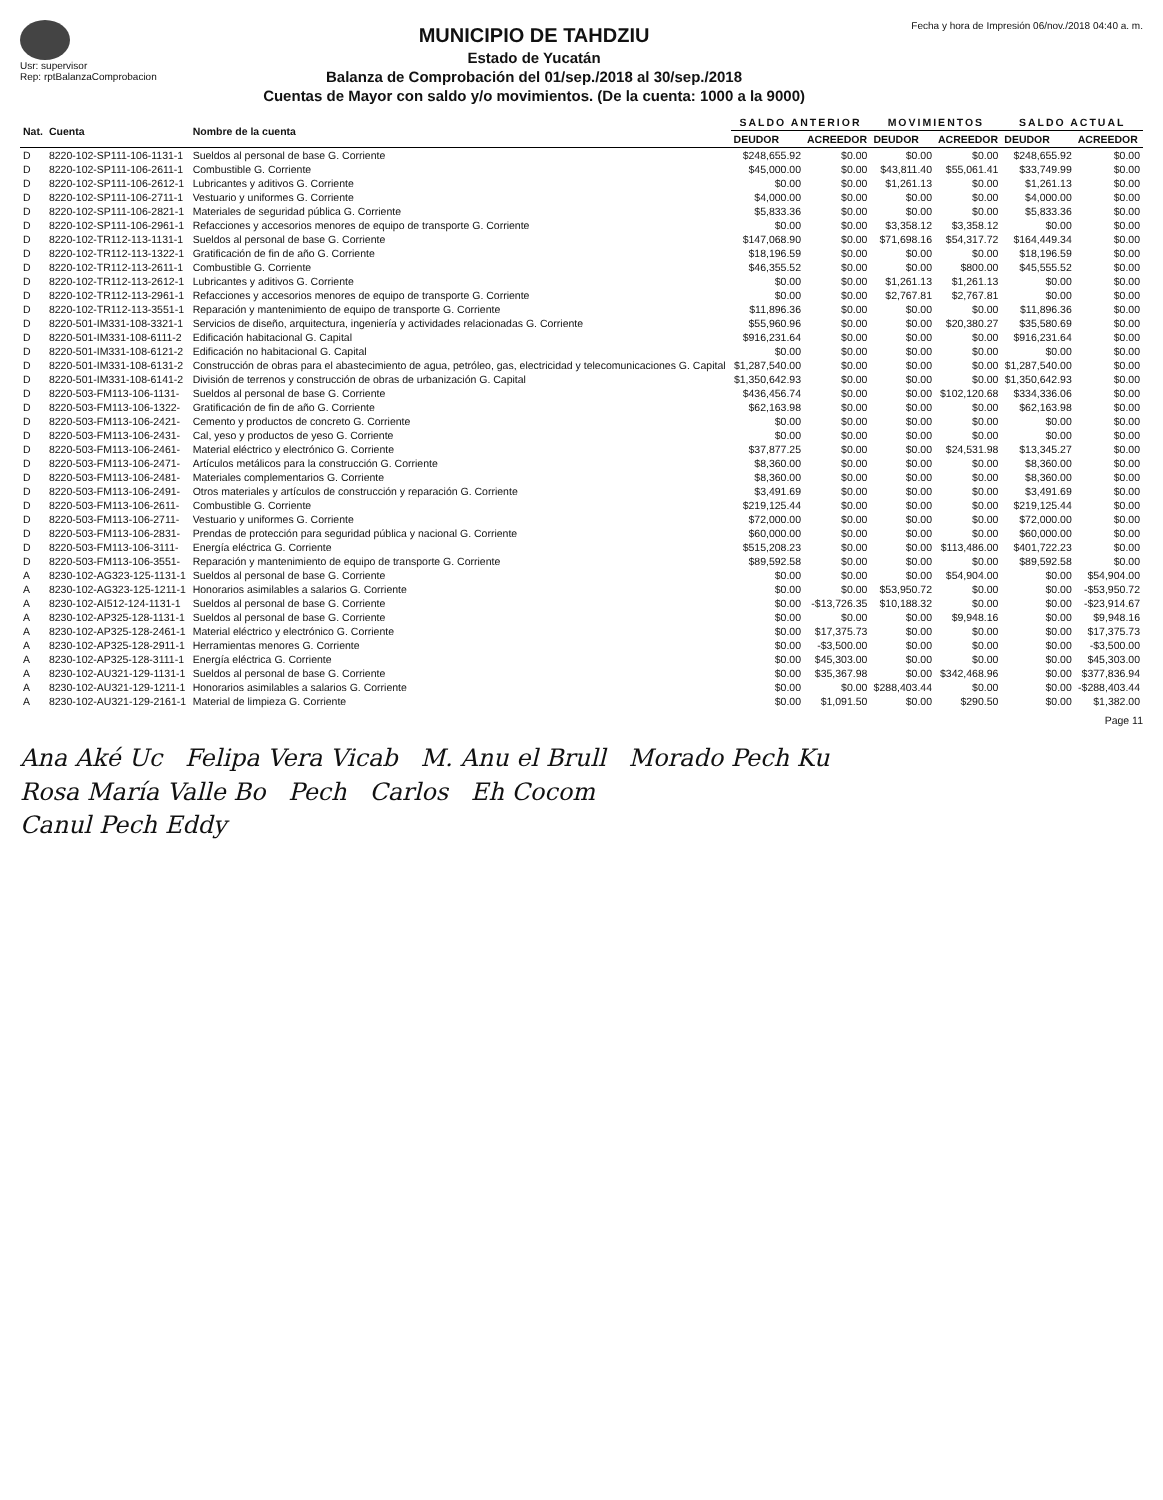Usr: supervisor
Rep: rptBalanzaComprobacion
MUNICIPIO DE TAHDZIU
Estado de Yucatán
Balanza de Comprobación del 01/sep./2018 al 30/sep./2018
Cuentas de Mayor con saldo y/o movimientos. (De la cuenta: 1000 a la 9000)
Fecha y hora de Impresión 06/nov./2018 04:40 a. m.
| Nat. | Cuenta | Nombre de la cuenta | SALDO ANTERIOR | | MOVIMIENTOS | | SALDO ACTUAL | |
| --- | --- | --- | --- | --- | --- | --- | --- | --- |
| | | | DEUDOR | ACREEDOR | DEUDOR | ACREEDOR | DEUDOR | ACREEDOR |
| D | 8220-102-SP111-106-1131-1 | Sueldos al personal de base G. Corriente | $248,655.92 | $0.00 | $0.00 | $0.00 | $248,655.92 | $0.00 |
| D | 8220-102-SP111-106-2611-1 | Combustible G. Corriente | $45,000.00 | $0.00 | $43,811.40 | $55,061.41 | $33,749.99 | $0.00 |
| D | 8220-102-SP111-106-2612-1 | Lubricantes y aditivos G. Corriente | $0.00 | $0.00 | $1,261.13 | $0.00 | $1,261.13 | $0.00 |
| D | 8220-102-SP111-106-2711-1 | Vestuario y uniformes G. Corriente | $4,000.00 | $0.00 | $0.00 | $0.00 | $4,000.00 | $0.00 |
| D | 8220-102-SP111-106-2821-1 | Materiales de seguridad pública G. Corriente | $5,833.36 | $0.00 | $0.00 | $0.00 | $5,833.36 | $0.00 |
| D | 8220-102-SP111-106-2961-1 | Refacciones y accesorios menores de equipo de transporte G. Corriente | $0.00 | $0.00 | $3,358.12 | $3,358.12 | $0.00 | $0.00 |
| D | 8220-102-TR112-113-1131-1 | Sueldos al personal de base G. Corriente | $147,068.90 | $0.00 | $71,698.16 | $54,317.72 | $164,449.34 | $0.00 |
| D | 8220-102-TR112-113-1322-1 | Gratificación de fin de año G. Corriente | $18,196.59 | $0.00 | $0.00 | $0.00 | $18,196.59 | $0.00 |
| D | 8220-102-TR112-113-2611-1 | Combustible G. Corriente | $46,355.52 | $0.00 | $0.00 | $800.00 | $45,555.52 | $0.00 |
| D | 8220-102-TR112-113-2612-1 | Lubricantes y aditivos G. Corriente | $0.00 | $0.00 | $1,261.13 | $1,261.13 | $0.00 | $0.00 |
| D | 8220-102-TR112-113-2961-1 | Refacciones y accesorios menores de equipo de transporte G. Corriente | $0.00 | $0.00 | $2,767.81 | $2,767.81 | $0.00 | $0.00 |
| D | 8220-102-TR112-113-3551-1 | Reparación y mantenimiento de equipo de transporte G. Corriente | $11,896.36 | $0.00 | $0.00 | $0.00 | $11,896.36 | $0.00 |
| D | 8220-501-IM331-108-3321-1 | Servicios de diseño, arquitectura, ingeniería y actividades relacionadas G. Corriente | $55,960.96 | $0.00 | $0.00 | $20,380.27 | $35,580.69 | $0.00 |
| D | 8220-501-IM331-108-6111-2 | Edificación habitacional G. Capital | $916,231.64 | $0.00 | $0.00 | $0.00 | $916,231.64 | $0.00 |
| D | 8220-501-IM331-108-6121-2 | Edificación no habitacional G. Capital | $0.00 | $0.00 | $0.00 | $0.00 | $0.00 | $0.00 |
| D | 8220-501-IM331-108-6131-2 | Construcción de obras para el abastecimiento de agua, petróleo, gas, electricidad y telecomunicaciones G. Capital | $1,287,540.00 | $0.00 | $0.00 | $0.00 | $1,287,540.00 | $0.00 |
| D | 8220-501-IM331-108-6141-2 | División de terrenos y construcción de obras de urbanización G. Capital | $1,350,642.93 | $0.00 | $0.00 | $0.00 | $1,350,642.93 | $0.00 |
| D | 8220-503-FM113-106-1131- | Sueldos al personal de base G. Corriente | $436,456.74 | $0.00 | $0.00 | $102,120.68 | $334,336.06 | $0.00 |
| D | 8220-503-FM113-106-1322- | Gratificación de fin de año G. Corriente | $62,163.98 | $0.00 | $0.00 | $0.00 | $62,163.98 | $0.00 |
| D | 8220-503-FM113-106-2421- | Cemento y productos de concreto G. Corriente | $0.00 | $0.00 | $0.00 | $0.00 | $0.00 | $0.00 |
| D | 8220-503-FM113-106-2431- | Cal, yeso y productos de yeso G. Corriente | $0.00 | $0.00 | $0.00 | $0.00 | $0.00 | $0.00 |
| D | 8220-503-FM113-106-2461- | Material eléctrico y electrónico G. Corriente | $37,877.25 | $0.00 | $0.00 | $24,531.98 | $13,345.27 | $0.00 |
| D | 8220-503-FM113-106-2471- | Artículos metálicos para la construcción G. Corriente | $8,360.00 | $0.00 | $0.00 | $0.00 | $8,360.00 | $0.00 |
| D | 8220-503-FM113-106-2481- | Materiales complementarios G. Corriente | $8,360.00 | $0.00 | $0.00 | $0.00 | $8,360.00 | $0.00 |
| D | 8220-503-FM113-106-2491- | Otros materiales y artículos de construcción y reparación G. Corriente | $3,491.69 | $0.00 | $0.00 | $0.00 | $3,491.69 | $0.00 |
| D | 8220-503-FM113-106-2611- | Combustible G. Corriente | $219,125.44 | $0.00 | $0.00 | $0.00 | $219,125.44 | $0.00 |
| D | 8220-503-FM113-106-2711- | Vestuario y uniformes G. Corriente | $72,000.00 | $0.00 | $0.00 | $0.00 | $72,000.00 | $0.00 |
| D | 8220-503-FM113-106-2831- | Prendas de protección para seguridad pública y nacional G. Corriente | $60,000.00 | $0.00 | $0.00 | $0.00 | $60,000.00 | $0.00 |
| D | 8220-503-FM113-106-3111- | Energía eléctrica G. Corriente | $515,208.23 | $0.00 | $0.00 | $113,486.00 | $401,722.23 | $0.00 |
| D | 8220-503-FM113-106-3551- | Reparación y mantenimiento de equipo de transporte G. Corriente | $89,592.58 | $0.00 | $0.00 | $0.00 | $89,592.58 | $0.00 |
| A | 8230-102-AG323-125-1131-1 | Sueldos al personal de base G. Corriente | $0.00 | $0.00 | $0.00 | $54,904.00 | $0.00 | $54,904.00 |
| A | 8230-102-AG323-125-1211-1 | Honorarios asimilables a salarios G. Corriente | $0.00 | $0.00 | $53,950.72 | $0.00 | $0.00 | -$53,950.72 |
| A | 8230-102-AI512-124-1131-1 | Sueldos al personal de base G. Corriente | $0.00 | -$13,726.35 | $10,188.32 | $0.00 | $0.00 | -$23,914.67 |
| A | 8230-102-AP325-128-1131-1 | Sueldos al personal de base G. Corriente | $0.00 | $0.00 | $0.00 | $9,948.16 | $0.00 | $9,948.16 |
| A | 8230-102-AP325-128-2461-1 | Material eléctrico y electrónico G. Corriente | $0.00 | $17,375.73 | $0.00 | $0.00 | $0.00 | $17,375.73 |
| A | 8230-102-AP325-128-2911-1 | Herramientas menores G. Corriente | $0.00 | -$3,500.00 | $0.00 | $0.00 | $0.00 | -$3,500.00 |
| A | 8230-102-AP325-128-3111-1 | Energía eléctrica G. Corriente | $0.00 | $45,303.00 | $0.00 | $0.00 | $0.00 | $45,303.00 |
| A | 8230-102-AU321-129-1131-1 | Sueldos al personal de base G. Corriente | $0.00 | $35,367.98 | $0.00 | $342,468.96 | $0.00 | $377,836.94 |
| A | 8230-102-AU321-129-1211-1 | Honorarios asimilables a salarios G. Corriente | $0.00 | $0.00 | $288,403.44 | $0.00 | $0.00 | -$288,403.44 |
| A | 8230-102-AU321-129-2161-1 | Material de limpieza G. Corriente | $0.00 | $1,091.50 | $0.00 | $290.50 | $0.00 | $1,382.00 |
Page 11
Ana Aké Uc Felipa Vera Vicab M. Anu el Brull Morado Pech Ku
Rosa María Valle Bo Pech Carlos Eh Cocom
Canul Pech Eddy